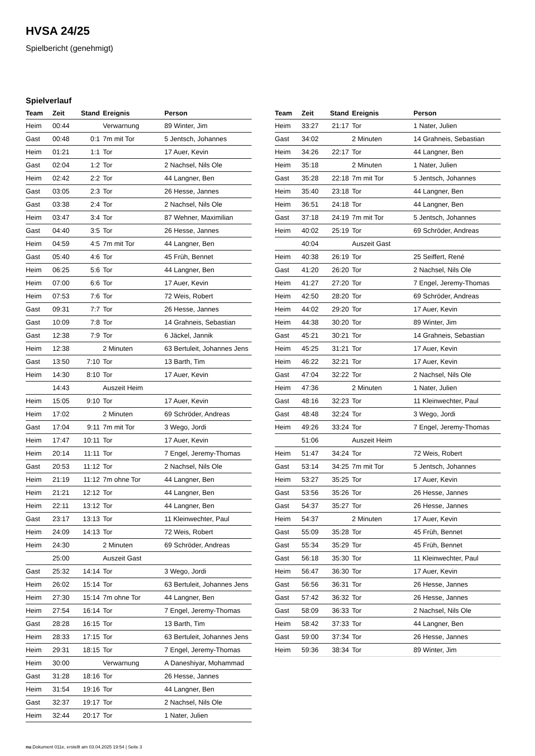HVSA 24/25
Spielbericht (genehmigt)
Spielverlauf
| Team | Zeit | Stand | Ereignis | Person |
| --- | --- | --- | --- | --- |
| Heim | 00:44 | | Verwarnung | 89 Winter, Jim |
| Gast | 00:48 | 0:1 | 7m mit Tor | 5 Jentsch, Johannes |
| Heim | 01:21 | 1:1 | Tor | 17 Auer, Kevin |
| Gast | 02:04 | 1:2 | Tor | 2 Nachsel, Nils Ole |
| Heim | 02:42 | 2:2 | Tor | 44 Langner, Ben |
| Gast | 03:05 | 2:3 | Tor | 26 Hesse, Jannes |
| Gast | 03:38 | 2:4 | Tor | 2 Nachsel, Nils Ole |
| Heim | 03:47 | 3:4 | Tor | 87 Wehner, Maximilian |
| Gast | 04:40 | 3:5 | Tor | 26 Hesse, Jannes |
| Heim | 04:59 | 4:5 | 7m mit Tor | 44 Langner, Ben |
| Gast | 05:40 | 4:6 | Tor | 45 Früh, Bennet |
| Heim | 06:25 | 5:6 | Tor | 44 Langner, Ben |
| Heim | 07:00 | 6:6 | Tor | 17 Auer, Kevin |
| Heim | 07:53 | 7:6 | Tor | 72 Weis, Robert |
| Gast | 09:31 | 7:7 | Tor | 26 Hesse, Jannes |
| Gast | 10:09 | 7:8 | Tor | 14 Grahneis, Sebastian |
| Gast | 12:38 | 7:9 | Tor | 6 Jäckel, Jannik |
| Heim | 12:38 | | 2 Minuten | 63 Bertuleit, Johannes Jens |
| Gast | 13:50 | 7:10 | Tor | 13 Barth, Tim |
| Heim | 14:30 | 8:10 | Tor | 17 Auer, Kevin |
| | 14:43 | | Auszeit Heim | |
| Heim | 15:05 | 9:10 | Tor | 17 Auer, Kevin |
| Heim | 17:02 | | 2 Minuten | 69 Schröder, Andreas |
| Gast | 17:04 | 9:11 | 7m mit Tor | 3 Wego, Jordi |
| Heim | 17:47 | 10:11 | Tor | 17 Auer, Kevin |
| Heim | 20:14 | 11:11 | Tor | 7 Engel, Jeremy-Thomas |
| Gast | 20:53 | 11:12 | Tor | 2 Nachsel, Nils Ole |
| Heim | 21:19 | 11:12 | 7m ohne Tor | 44 Langner, Ben |
| Heim | 21:21 | 12:12 | Tor | 44 Langner, Ben |
| Heim | 22:11 | 13:12 | Tor | 44 Langner, Ben |
| Gast | 23:17 | 13:13 | Tor | 11 Kleinwechter, Paul |
| Heim | 24:09 | 14:13 | Tor | 72 Weis, Robert |
| Heim | 24:30 | | 2 Minuten | 69 Schröder, Andreas |
| | 25:00 | | Auszeit Gast | |
| Gast | 25:32 | 14:14 | Tor | 3 Wego, Jordi |
| Heim | 26:02 | 15:14 | Tor | 63 Bertuleit, Johannes Jens |
| Heim | 27:30 | 15:14 | 7m ohne Tor | 44 Langner, Ben |
| Heim | 27:54 | 16:14 | Tor | 7 Engel, Jeremy-Thomas |
| Gast | 28:28 | 16:15 | Tor | 13 Barth, Tim |
| Heim | 28:33 | 17:15 | Tor | 63 Bertuleit, Johannes Jens |
| Heim | 29:31 | 18:15 | Tor | 7 Engel, Jeremy-Thomas |
| Heim | 30:00 | | Verwarnung | A Daneshiyar, Mohammad |
| Gast | 31:28 | 18:16 | Tor | 26 Hesse, Jannes |
| Heim | 31:54 | 19:16 | Tor | 44 Langner, Ben |
| Gast | 32:37 | 19:17 | Tor | 2 Nachsel, Nils Ole |
| Heim | 32:44 | 20:17 | Tor | 1 Nater, Julien |
| Team | Zeit | Stand | Ereignis | Person |
| --- | --- | --- | --- | --- |
| Heim | 33:27 | 21:17 | Tor | 1 Nater, Julien |
| Gast | 34:02 | | 2 Minuten | 14 Grahneis, Sebastian |
| Heim | 34:26 | 22:17 | Tor | 44 Langner, Ben |
| Heim | 35:18 | | 2 Minuten | 1 Nater, Julien |
| Gast | 35:28 | 22:18 | 7m mit Tor | 5 Jentsch, Johannes |
| Heim | 35:40 | 23:18 | Tor | 44 Langner, Ben |
| Heim | 36:51 | 24:18 | Tor | 44 Langner, Ben |
| Gast | 37:18 | 24:19 | 7m mit Tor | 5 Jentsch, Johannes |
| Heim | 40:02 | 25:19 | Tor | 69 Schröder, Andreas |
| | 40:04 | | Auszeit Gast | |
| Heim | 40:38 | 26:19 | Tor | 25 Seiffert, René |
| Gast | 41:20 | 26:20 | Tor | 2 Nachsel, Nils Ole |
| Heim | 41:27 | 27:20 | Tor | 7 Engel, Jeremy-Thomas |
| Heim | 42:50 | 28:20 | Tor | 69 Schröder, Andreas |
| Heim | 44:02 | 29:20 | Tor | 17 Auer, Kevin |
| Heim | 44:38 | 30:20 | Tor | 89 Winter, Jim |
| Gast | 45:21 | 30:21 | Tor | 14 Grahneis, Sebastian |
| Heim | 45:25 | 31:21 | Tor | 17 Auer, Kevin |
| Heim | 46:22 | 32:21 | Tor | 17 Auer, Kevin |
| Gast | 47:04 | 32:22 | Tor | 2 Nachsel, Nils Ole |
| Heim | 47:36 | | 2 Minuten | 1 Nater, Julien |
| Gast | 48:16 | 32:23 | Tor | 11 Kleinwechter, Paul |
| Gast | 48:48 | 32:24 | Tor | 3 Wego, Jordi |
| Heim | 49:26 | 33:24 | Tor | 7 Engel, Jeremy-Thomas |
| | 51:06 | | Auszeit Heim | |
| Heim | 51:47 | 34:24 | Tor | 72 Weis, Robert |
| Gast | 53:14 | 34:25 | 7m mit Tor | 5 Jentsch, Johannes |
| Heim | 53:27 | 35:25 | Tor | 17 Auer, Kevin |
| Gast | 53:56 | 35:26 | Tor | 26 Hesse, Jannes |
| Gast | 54:37 | 35:27 | Tor | 26 Hesse, Jannes |
| Heim | 54:37 | | 2 Minuten | 17 Auer, Kevin |
| Gast | 55:09 | 35:28 | Tor | 45 Früh, Bennet |
| Gast | 55:34 | 35:29 | Tor | 45 Früh, Bennet |
| Gast | 56:18 | 35:30 | Tor | 11 Kleinwechter, Paul |
| Heim | 56:47 | 36:30 | Tor | 17 Auer, Kevin |
| Gast | 56:56 | 36:31 | Tor | 26 Hesse, Jannes |
| Gast | 57:42 | 36:32 | Tor | 26 Hesse, Jannes |
| Gast | 58:09 | 36:33 | Tor | 2 Nachsel, Nils Ole |
| Heim | 58:42 | 37:33 | Tor | 44 Langner, Ben |
| Gast | 59:00 | 37:34 | Tor | 26 Hesse, Jannes |
| Heim | 59:36 | 38:34 | Tor | 89 Winter, Jim |
nu.Dokument 011e, erstellt am 03.04.2025 19:54 | Seite 3